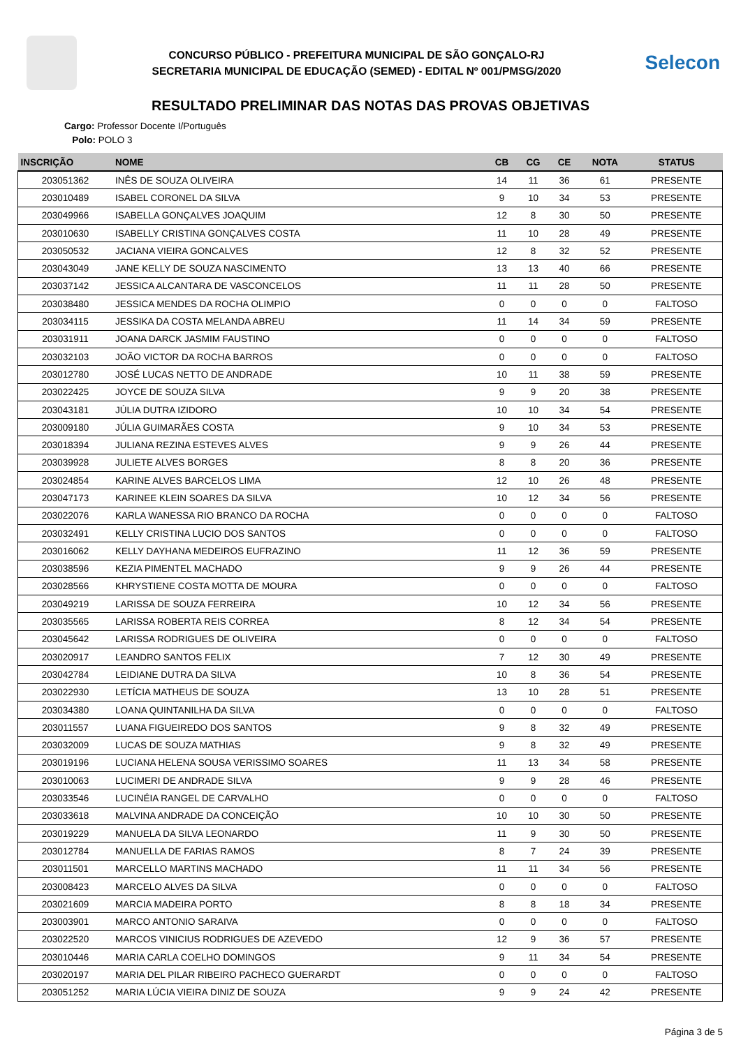CONCURSO PÚBLICO - PREFEITURA MUNICIPAL DE SÃO GONÇALO-RJ
SECRETARIA MUNICIPAL DE EDUCAÇÃO (SEMED) - EDITAL Nº 001/PMSG/2020
Selecon
RESULTADO PRELIMINAR DAS NOTAS DAS PROVAS OBJETIVAS
Cargo: Professor Docente I/Português
Polo: POLO 3
| INSCRIÇÃO | NOME | CB | CG | CE | NOTA | STATUS |
| --- | --- | --- | --- | --- | --- | --- |
| 203051362 | INÊS DE SOUZA OLIVEIRA | 14 | 11 | 36 | 61 | PRESENTE |
| 203010489 | ISABEL CORONEL DA SILVA | 9 | 10 | 34 | 53 | PRESENTE |
| 203049966 | ISABELLA GONÇALVES JOAQUIM | 12 | 8 | 30 | 50 | PRESENTE |
| 203010630 | ISABELLY CRISTINA GONÇALVES COSTA | 11 | 10 | 28 | 49 | PRESENTE |
| 203050532 | JACIANA VIEIRA GONCALVES | 12 | 8 | 32 | 52 | PRESENTE |
| 203043049 | JANE KELLY DE SOUZA NASCIMENTO | 13 | 13 | 40 | 66 | PRESENTE |
| 203037142 | JESSICA ALCANTARA DE VASCONCELOS | 11 | 11 | 28 | 50 | PRESENTE |
| 203038480 | JESSICA MENDES DA ROCHA OLIMPIO | 0 | 0 | 0 | 0 | FALTOSO |
| 203034115 | JESSIKA DA COSTA MELANDA ABREU | 11 | 14 | 34 | 59 | PRESENTE |
| 203031911 | JOANA DARCK JASMIM FAUSTINO | 0 | 0 | 0 | 0 | FALTOSO |
| 203032103 | JOÃO VICTOR DA ROCHA BARROS | 0 | 0 | 0 | 0 | FALTOSO |
| 203012780 | JOSÉ LUCAS NETTO DE ANDRADE | 10 | 11 | 38 | 59 | PRESENTE |
| 203022425 | JOYCE DE SOUZA SILVA | 9 | 9 | 20 | 38 | PRESENTE |
| 203043181 | JÚLIA DUTRA IZIDORO | 10 | 10 | 34 | 54 | PRESENTE |
| 203009180 | JÚLIA GUIMARÃES COSTA | 9 | 10 | 34 | 53 | PRESENTE |
| 203018394 | JULIANA REZINA ESTEVES ALVES | 9 | 9 | 26 | 44 | PRESENTE |
| 203039928 | JULIETE ALVES BORGES | 8 | 8 | 20 | 36 | PRESENTE |
| 203024854 | KARINE ALVES BARCELOS LIMA | 12 | 10 | 26 | 48 | PRESENTE |
| 203047173 | KARINEE KLEIN SOARES DA SILVA | 10 | 12 | 34 | 56 | PRESENTE |
| 203022076 | KARLA WANESSA RIO BRANCO DA ROCHA | 0 | 0 | 0 | 0 | FALTOSO |
| 203032491 | KELLY CRISTINA LUCIO DOS SANTOS | 0 | 0 | 0 | 0 | FALTOSO |
| 203016062 | KELLY DAYHANA MEDEIROS EUFRAZINO | 11 | 12 | 36 | 59 | PRESENTE |
| 203038596 | KEZIA PIMENTEL MACHADO | 9 | 9 | 26 | 44 | PRESENTE |
| 203028566 | KHRYSTIENE COSTA MOTTA DE MOURA | 0 | 0 | 0 | 0 | FALTOSO |
| 203049219 | LARISSA DE SOUZA FERREIRA | 10 | 12 | 34 | 56 | PRESENTE |
| 203035565 | LARISSA ROBERTA REIS CORREA | 8 | 12 | 34 | 54 | PRESENTE |
| 203045642 | LARISSA RODRIGUES DE OLIVEIRA | 0 | 0 | 0 | 0 | FALTOSO |
| 203020917 | LEANDRO SANTOS FELIX | 7 | 12 | 30 | 49 | PRESENTE |
| 203042784 | LEIDIANE DUTRA DA SILVA | 10 | 8 | 36 | 54 | PRESENTE |
| 203022930 | LETÍCIA MATHEUS DE SOUZA | 13 | 10 | 28 | 51 | PRESENTE |
| 203034380 | LOANA QUINTANILHA DA SILVA | 0 | 0 | 0 | 0 | FALTOSO |
| 203011557 | LUANA FIGUEIREDO DOS SANTOS | 9 | 8 | 32 | 49 | PRESENTE |
| 203032009 | LUCAS DE SOUZA MATHIAS | 9 | 8 | 32 | 49 | PRESENTE |
| 203019196 | LUCIANA HELENA SOUSA VERISSIMO SOARES | 11 | 13 | 34 | 58 | PRESENTE |
| 203010063 | LUCIMERI DE ANDRADE SILVA | 9 | 9 | 28 | 46 | PRESENTE |
| 203033546 | LUCINÉIA RANGEL DE CARVALHO | 0 | 0 | 0 | 0 | FALTOSO |
| 203033618 | MALVINA ANDRADE DA CONCEIÇÃO | 10 | 10 | 30 | 50 | PRESENTE |
| 203019229 | MANUELA DA SILVA LEONARDO | 11 | 9 | 30 | 50 | PRESENTE |
| 203012784 | MANUELLA DE FARIAS RAMOS | 8 | 7 | 24 | 39 | PRESENTE |
| 203011501 | MARCELLO MARTINS MACHADO | 11 | 11 | 34 | 56 | PRESENTE |
| 203008423 | MARCELO ALVES DA SILVA | 0 | 0 | 0 | 0 | FALTOSO |
| 203021609 | MARCIA MADEIRA PORTO | 8 | 8 | 18 | 34 | PRESENTE |
| 203003901 | MARCO ANTONIO SARAIVA | 0 | 0 | 0 | 0 | FALTOSO |
| 203022520 | MARCOS VINICIUS RODRIGUES DE AZEVEDO | 12 | 9 | 36 | 57 | PRESENTE |
| 203010446 | MARIA CARLA COELHO DOMINGOS | 9 | 11 | 34 | 54 | PRESENTE |
| 203020197 | MARIA DEL PILAR RIBEIRO PACHECO GUERARDT | 0 | 0 | 0 | 0 | FALTOSO |
| 203051252 | MARIA LÚCIA VIEIRA DINIZ DE SOUZA | 9 | 9 | 24 | 42 | PRESENTE |
Página 3 de 5